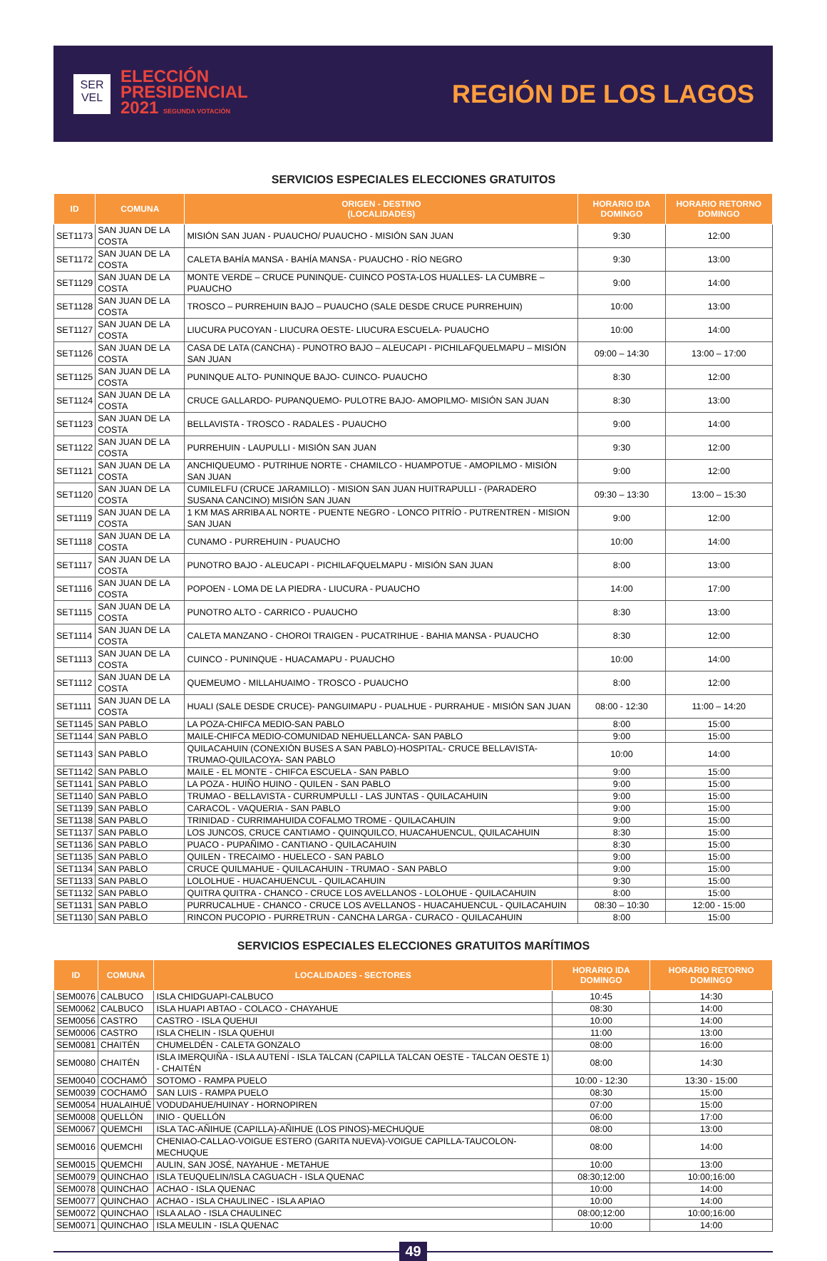SER
VEL
ELECCIÓN
PRESIDENCIAL
2021 SEGUNDA VOTACIÓN
REGIÓN DE LOS LAGOS
SERVICIOS ESPECIALES ELECCIONES GRATUITOS
| ID | COMUNA | ORIGEN - DESTINO (LOCALIDADES) | HORARIO IDA DOMINGO | HORARIO RETORNO DOMINGO |
| --- | --- | --- | --- | --- |
| SET1173 | SAN JUAN DE LA COSTA | MISIÓN SAN JUAN - PUAUCHO/ PUAUCHO - MISIÓN SAN JUAN | 9:30 | 12:00 |
| SET1172 | SAN JUAN DE LA COSTA | CALETA BAHÍA MANSA - BAHÍA MANSA - PUAUCHO - RÍO NEGRO | 9:30 | 13:00 |
| SET1129 | SAN JUAN DE LA COSTA | MONTE VERDE – CRUCE PUNINQUE- CUINCO POSTA-LOS HUALLES- LA CUMBRE – PUAUCHO | 9:00 | 14:00 |
| SET1128 | SAN JUAN DE LA COSTA | TROSCO – PURREHUIN BAJO – PUAUCHO (SALE DESDE CRUCE PURREHUIN) | 10:00 | 13:00 |
| SET1127 | SAN JUAN DE LA COSTA | LIUCURA PUCOYAN - LIUCURA OESTE- LIUCURA ESCUELA- PUAUCHO | 10:00 | 14:00 |
| SET1126 | SAN JUAN DE LA COSTA | CASA DE LATA (CANCHA) - PUNOTRO BAJO – ALEUCAPI - PICHILAFQUELMAPU – MISIÓN SAN JUAN | 09:00 – 14:30 | 13:00 – 17:00 |
| SET1125 | SAN JUAN DE LA COSTA | PUNINQUE ALTO- PUNINQUE BAJO- CUINCO- PUAUCHO | 8:30 | 12:00 |
| SET1124 | SAN JUAN DE LA COSTA | CRUCE GALLARDO- PUPANQUEMO- PULOTRE BAJO- AMOPILMO- MISIÓN SAN JUAN | 8:30 | 13:00 |
| SET1123 | SAN JUAN DE LA COSTA | BELLAVISTA - TROSCO - RADALES - PUAUCHO | 9:00 | 14:00 |
| SET1122 | SAN JUAN DE LA COSTA | PURREHUIN - LAUPULLI - MISIÓN SAN JUAN | 9:30 | 12:00 |
| SET1121 | SAN JUAN DE LA COSTA | ANCHIQUEUMO - PUTRIHUE NORTE - CHAMILCO - HUAMPOTUE - AMOPILMO - MISIÓN SAN JUAN | 9:00 | 12:00 |
| SET1120 | SAN JUAN DE LA COSTA | CUMILELFU (CRUCE JARAMILLO) - MISION SAN JUAN HUITRAPULLI - (PARADERO SUSANA CANCINO) MISIÓN SAN JUAN | 09:30 – 13:30 | 13:00 – 15:30 |
| SET1119 | SAN JUAN DE LA COSTA | 1 KM MAS ARRIBA AL NORTE - PUENTE NEGRO - LONCO PITRÍO - PUTRENTREN - MISION SAN JUAN | 9:00 | 12:00 |
| SET1118 | SAN JUAN DE LA COSTA | CUNAMO - PURREHUIN - PUAUCHO | 10:00 | 14:00 |
| SET1117 | SAN JUAN DE LA COSTA | PUNOTRO BAJO - ALEUCAPI - PICHILAFQUELMAPU - MISIÓN SAN JUAN | 8:00 | 13:00 |
| SET1116 | SAN JUAN DE LA COSTA | POPOEN - LOMA DE LA PIEDRA - LIUCURA - PUAUCHO | 14:00 | 17:00 |
| SET1115 | SAN JUAN DE LA COSTA | PUNOTRO ALTO - CARRICO - PUAUCHO | 8:30 | 13:00 |
| SET1114 | SAN JUAN DE LA COSTA | CALETA MANZANO - CHOROI TRAIGEN - PUCATRIHUE - BAHIA MANSA - PUAUCHO | 8:30 | 12:00 |
| SET1113 | SAN JUAN DE LA COSTA | CUINCO - PUNINQUE - HUACAMAPU - PUAUCHO | 10:00 | 14:00 |
| SET1112 | SAN JUAN DE LA COSTA | QUEMEUMO - MILLAHUAIMO - TROSCO - PUAUCHO | 8:00 | 12:00 |
| SET1111 | SAN JUAN DE LA COSTA | HUALI (SALE DESDE CRUCE)- PANGUIMAPU - PUALHUE - PURRAHUE - MISIÓN SAN JUAN | 08:00 - 12:30 | 11:00 – 14:20 |
| SET1145 | SAN PABLO | LA POZA-CHIFCA MEDIO-SAN PABLO | 8:00 | 15:00 |
| SET1144 | SAN PABLO | MAILE-CHIFCA MEDIO-COMUNIDAD NEHUELLANCA- SAN PABLO | 9:00 | 15:00 |
| SET1143 | SAN PABLO | QUILACAHUIN (CONEXIÓN BUSES A SAN PABLO)-HOSPITAL- CRUCE BELLAVISTA-TRUMAO-QUILACOYA- SAN PABLO | 10:00 | 14:00 |
| SET1142 | SAN PABLO | MAILE - EL MONTE - CHIFCA ESCUELA - SAN PABLO | 9:00 | 15:00 |
| SET1141 | SAN PABLO | LA POZA - HUIÑO HUINO - QUILEN - SAN PABLO | 9:00 | 15:00 |
| SET1140 | SAN PABLO | TRUMAO - BELLAVISTA - CURRUMPULLI - LAS JUNTAS - QUILACAHUIN | 9:00 | 15:00 |
| SET1139 | SAN PABLO | CARACOL - VAQUERIA - SAN PABLO | 9:00 | 15:00 |
| SET1138 | SAN PABLO | TRINIDAD - CURRIMAHUIDA COFALMO TROME - QUILACAHUIN | 9:00 | 15:00 |
| SET1137 | SAN PABLO | LOS JUNCOS, CRUCE CANTIAMO - QUINQUILCO, HUACAHUENCUL, QUILACAHUIN | 8:30 | 15:00 |
| SET1136 | SAN PABLO | PUACO - PUPAÑIMO - CANTIANO - QUILACAHUIN | 8:30 | 15:00 |
| SET1135 | SAN PABLO | QUILEN - TRECAIMO - HUELECO - SAN PABLO | 9:00 | 15:00 |
| SET1134 | SAN PABLO | CRUCE QUILMAHUE - QUILACAHUIN - TRUMAO - SAN PABLO | 9:00 | 15:00 |
| SET1133 | SAN PABLO | LOLOLHUE - HUACAHUENCUL - QUILACAHUIN | 9:30 | 15:00 |
| SET1132 | SAN PABLO | QUITRA QUITRA - CHANCO - CRUCE LOS AVELLANOS - LOLOHUE - QUILACAHUIN | 8:00 | 15:00 |
| SET1131 | SAN PABLO | PURRUCALHUE - CHANCO - CRUCE LOS AVELLANOS - HUACAHUENCUL - QUILACAHUIN | 08:30 – 10:30 | 12:00 - 15:00 |
| SET1130 | SAN PABLO | RINCON PUCOPIO - PURRETRUN - CANCHA LARGA - CURACO - QUILACAHUIN | 8:00 | 15:00 |
SERVICIOS ESPECIALES ELECCIONES GRATUITOS MARÍTIMOS
| ID | COMUNA | LOCALIDADES - SECTORES | HORARIO IDA DOMINGO | HORARIO RETORNO DOMINGO |
| --- | --- | --- | --- | --- |
| SEM0076 | CALBUCO | ISLA CHIDGUAPI-CALBUCO | 10:45 | 14:30 |
| SEM0062 | CALBUCO | ISLA HUAPI ABTAO - COLACO - CHAYAHUE | 08:30 | 14:00 |
| SEM0056 | CASTRO | CASTRO - ISLA QUEHUI | 10:00 | 14:00 |
| SEM0006 | CASTRO | ISLA CHELIN - ISLA QUEHUI | 11:00 | 13:00 |
| SEM0081 | CHAITÉN | CHUMELDÉN - CALETA GONZALO | 08:00 | 16:00 |
| SEM0080 | CHAITÉN | ISLA IMERQUIÑA - ISLA AUTENÍ - ISLA TALCAN (CAPILLA TALCAN OESTE - TALCAN OESTE 1) - CHAITÉN | 08:00 | 14:30 |
| SEM0040 | COCHAMÓ | SOTOMO - RAMPA PUELO | 10:00 - 12:30 | 13:30 - 15:00 |
| SEM0039 | COCHAMÓ | SAN LUIS - RAMPA PUELO | 08:30 | 15:00 |
| SEM0054 | HUALAIHUÉ | VODUDAHUE/HUINAY - HORNOPIREN | 07:00 | 15:00 |
| SEM0008 | QUELLÓN | INIO - QUELLÓN | 06:00 | 17:00 |
| SEM0067 | QUEMCHI | ISLA TAC-AÑIHUE (CAPILLA)-AÑIHUE (LOS PINOS)-MECHUQUE | 08:00 | 13:00 |
| SEM0016 | QUEMCHI | CHENIAO-CALLAO-VOIGUE ESTERO (GARITA NUEVA)-VOIGUE CAPILLA-TAUCOLON-MECHUQUE | 08:00 | 14:00 |
| SEM0015 | QUEMCHI | AULIN, SAN JOSÉ, NAYAHUE - METAHUE | 10:00 | 13:00 |
| SEM0079 | QUINCHAO | ISLA TEUQUELIN/ISLA CAGUACH - ISLA QUENAC | 08:30;12:00 | 10:00;16:00 |
| SEM0078 | QUINCHAO | ACHAO - ISLA QUENAC | 10:00 | 14:00 |
| SEM0077 | QUINCHAO | ACHAO - ISLA CHAULINEC - ISLA APIAO | 10:00 | 14:00 |
| SEM0072 | QUINCHAO | ISLA ALAO - ISLA CHAULINEC | 08:00;12:00 | 10:00;16:00 |
| SEM0071 | QUINCHAO | ISLA MEULIN - ISLA QUENAC | 10:00 | 14:00 |
49